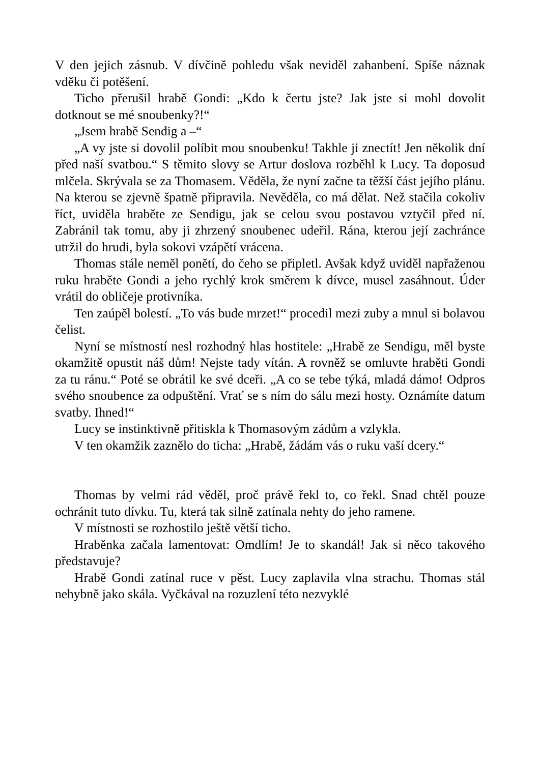V den jejich zásnub. V dívčině pohledu však neviděl zahanbení. Spíše náznak vděku či potěšení.
Ticho přerušil hrabě Gondi: „Kdo k čertu jste? Jak jste si mohl dovolit dotknout se mé snoubenky?!“
„Jsem hrabě Sendig a –“
„A vy jste si dovolil políbit mou snoubenku! Takhle ji znectít! Jen několik dní před naší svatbou.“ S těmito slovy se Artur doslova rozběhl k Lucy. Ta doposud mlčela. Skrývala se za Thomasem. Věděla, že nyní začne ta těžší část jejího plánu. Na kterou se zjevně špatně připravila. Nevěděla, co má dělat. Než stačila cokoliv říct, uviděla hraběte ze Sendigu, jak se celou svou postavou vztyčil před ní. Zabránil tak tomu, aby ji zhrzený snoubenec udeřil. Rána, kterou její zachránce utržil do hrudi, byla sokovi vzápětí vrácena.
Thomas stále neměl ponětí, do čeho se připletl. Avšak když uviděl napřaženou ruku hraběte Gondi a jeho rychlý krok směrem k dívce, musel zasáhnout. Úder vrátil do obličeje protivníka.
Ten zaúpěl bolestí. „To vás bude mrzet!“ procedil mezi zuby a mnul si bolavou čelist.
Nyní se místností nesl rozhodný hlas hostitele: „Hrabě ze Sendigu, měl byste okamžitě opustit náš dům! Nejste tady vítán. A rovněž se omluvte hraběti Gondi za tu ránu.“ Poté se obrátil ke své dceři. „A co se tebe týká, mladá dámo! Odpros svého snoubence za odpuštění. Vrať se s ním do sálu mezi hosty. Oznámíte datum svatby. Ihned!“
Lucy se instinktivně přitiskla k Thomasovým zádům a vzlykla.
V ten okamžik zaznělo do ticha: „Hrabě, žádám vás o ruku vaší dcery.“
Thomas by velmi rád věděl, proč právě řekl to, co řekl. Snad chtěl pouze ochránit tuto dívku. Tu, která tak silně zatínala nehty do jeho ramene.
V místnosti se rozhostilo ještě větší ticho.
Hraběnka začala lamentovat: Omdlím! Je to skandál! Jak si něco takového představuje?
Hrabě Gondi zatínal ruce v pěst. Lucy zaplavila vlna strachu. Thomas stál nehybně jako skála. Vyčkával na rozuzlení této nezvyklé